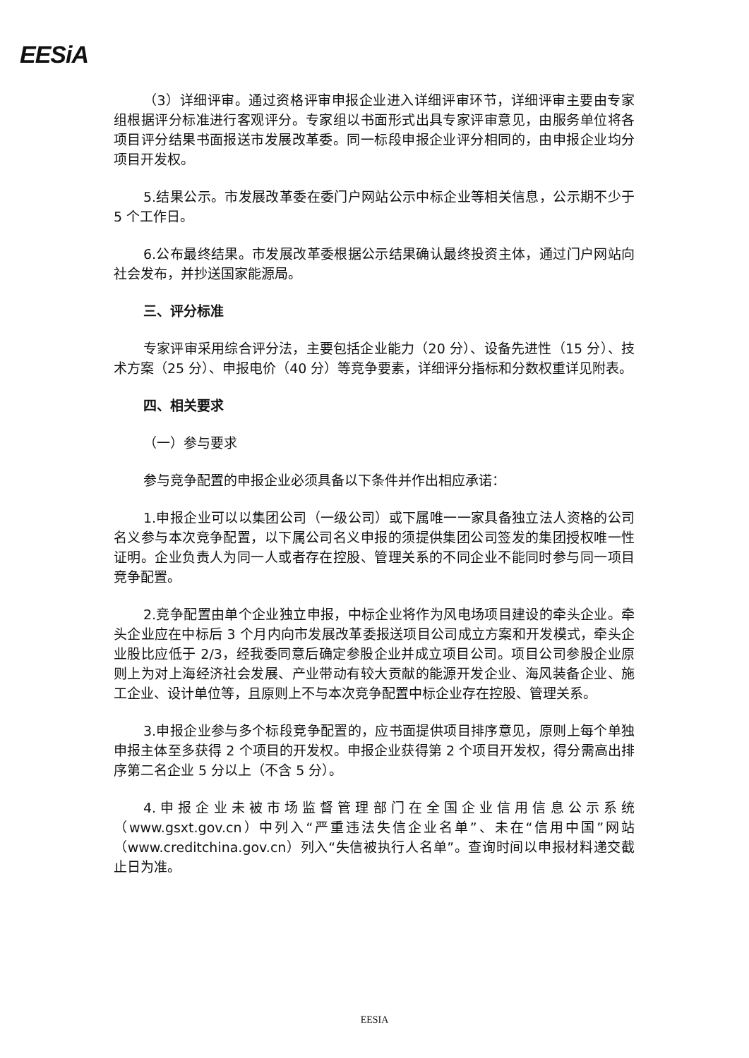EESiA
（3）详细评审。通过资格评审申报企业进入详细评审环节，详细评审主要由专家组根据评分标准进行客观评分。专家组以书面形式出具专家评审意见，由服务单位将各项目评分结果书面报送市发展改革委。同一标段申报企业评分相同的，由申报企业均分项目开发权。
5.结果公示。市发展改革委在委门户网站公示中标企业等相关信息，公示期不少于 5 个工作日。
6.公布最终结果。市发展改革委根据公示结果确认最终投资主体，通过门户网站向社会发布，并抄送国家能源局。
三、评分标准
专家评审采用综合评分法，主要包括企业能力（20 分）、设备先进性（15 分）、技术方案（25 分）、申报电价（40 分）等竞争要素，详细评分指标和分数权重详见附表。
四、相关要求
（一）参与要求
参与竞争配置的申报企业必须具备以下条件并作出相应承诺：
1.申报企业可以以集团公司（一级公司）或下属唯一一家具备独立法人资格的公司名义参与本次竞争配置，以下属公司名义申报的须提供集团公司签发的集团授权唯一性证明。企业负责人为同一人或者存在控股、管理关系的不同企业不能同时参与同一项目竞争配置。
2.竞争配置由单个企业独立申报，中标企业将作为风电场项目建设的牵头企业。牵头企业应在中标后 3 个月内向市发展改革委报送项目公司成立方案和开发模式，牵头企业股比应低于 2/3，经我委同意后确定参股企业并成立项目公司。项目公司参股企业原则上为对上海经济社会发展、产业带动有较大贡献的能源开发企业、海风装备企业、施工企业、设计单位等，且原则上不与本次竞争配置中标企业存在控股、管理关系。
3.申报企业参与多个标段竞争配置的，应书面提供项目排序意见，原则上每个单独申报主体至多获得 2 个项目的开发权。申报企业获得第 2 个项目开发权，得分需高出排序第二名企业 5 分以上（不含 5 分）。
4.申报企业未被市场监督管理部门在全国企业信用信息公示系统（www.gsxt.gov.cn）中列入“严重违法失信企业名单”、未在“信用中国”网站（www.creditchina.gov.cn）列入“失信被执行人名单”。查询时间以申报材料递交截止日为准。
EESIA